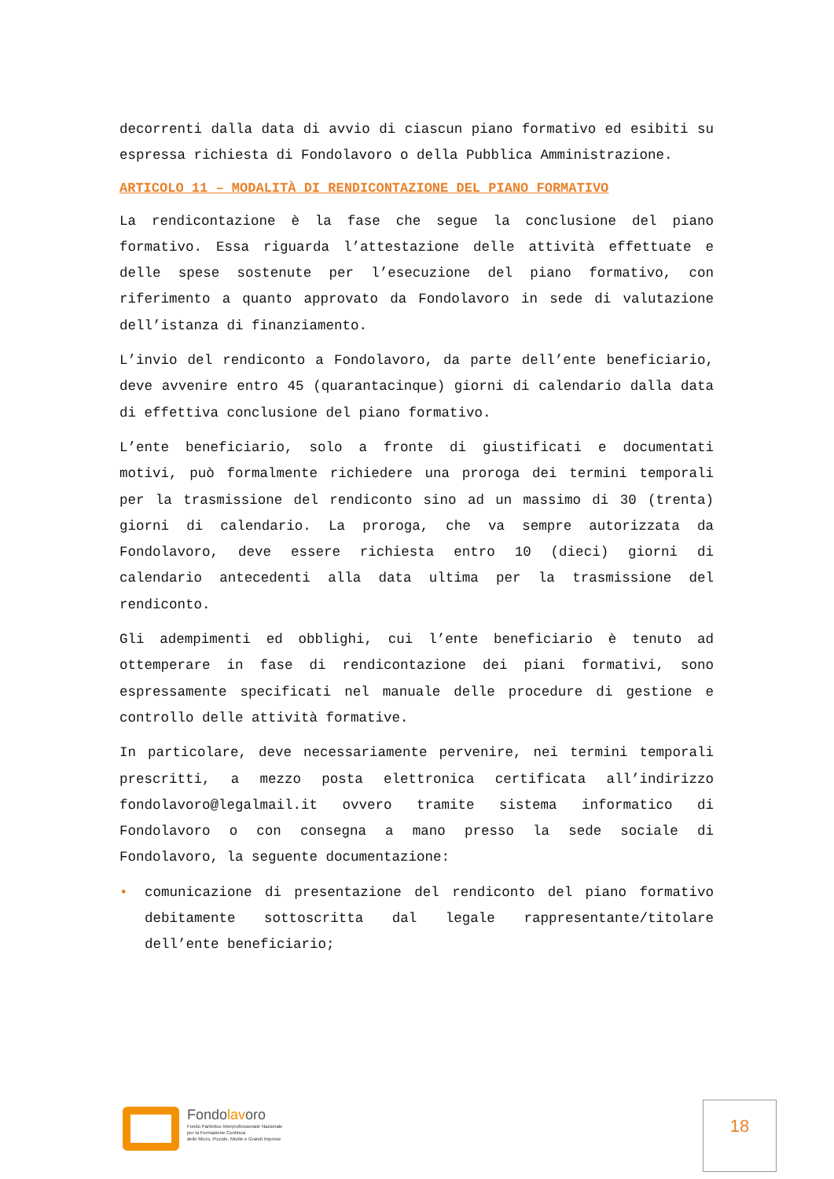decorrenti dalla data di avvio di ciascun piano formativo ed esibiti su espressa richiesta di Fondolavoro o della Pubblica Amministrazione.
ARTICOLO 11 – MODALITÀ DI RENDICONTAZIONE DEL PIANO FORMATIVO
La rendicontazione è la fase che segue la conclusione del piano formativo. Essa riguarda l’attestazione delle attività effettuate e delle spese sostenute per l’esecuzione del piano formativo, con riferimento a quanto approvato da Fondolavoro in sede di valutazione dell’istanza di finanziamento.
L’invio del rendiconto a Fondolavoro, da parte dell’ente beneficiario, deve avvenire entro 45 (quarantacinque) giorni di calendario dalla data di effettiva conclusione del piano formativo.
L’ente beneficiario, solo a fronte di giustificati e documentati motivi, può formalmente richiedere una proroga dei termini temporali per la trasmissione del rendiconto sino ad un massimo di 30 (trenta) giorni di calendario. La proroga, che va sempre autorizzata da Fondolavoro, deve essere richiesta entro 10 (dieci) giorni di calendario antecedenti alla data ultima per la trasmissione del rendiconto.
Gli adempimenti ed obblighi, cui l’ente beneficiario è tenuto ad ottemperare in fase di rendicontazione dei piani formativi, sono espressamente specificati nel manuale delle procedure di gestione e controllo delle attività formative.
In particolare, deve necessariamente pervenire, nei termini temporali prescritti, a mezzo posta elettronica certificata all’indirizzo fondolavoro@legalmail.it ovvero tramite sistema informatico di Fondolavoro o con consegna a mano presso la sede sociale di Fondolavoro, la seguente documentazione:
• comunicazione di presentazione del rendiconto del piano formativo debitamente sottoscritta dal legale rappresentante/titolare dell’ente beneficiario;
Fondolavoro
Fondo Paritetico Interprofessionale Nazionale
per la Formazione Continua
delle Micro, Piccole, Medie e Grandi Imprese
18